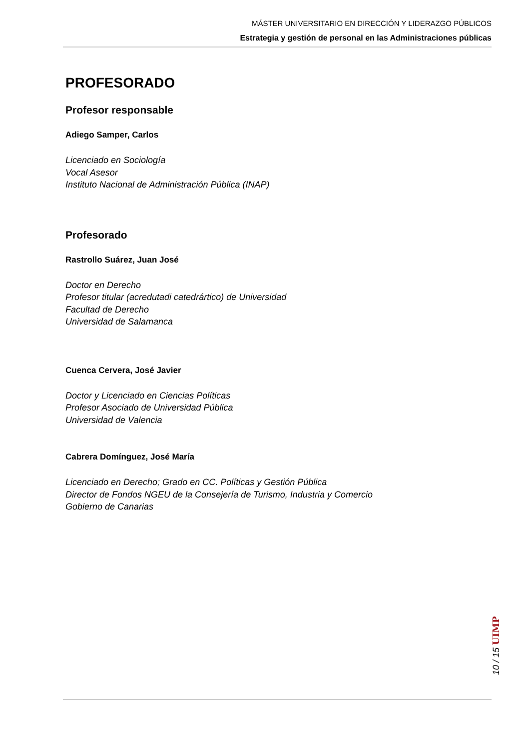MÁSTER UNIVERSITARIO EN DIRECCIÓN Y LIDERAZGO PÚBLICOS
Estrategia y gestión de personal en las Administraciones públicas
PROFESORADO
Profesor responsable
Adiego Samper, Carlos
Licenciado en Sociología
Vocal Asesor
Instituto Nacional de Administración Pública (INAP)
Profesorado
Rastrollo Suárez, Juan José
Doctor en Derecho
Profesor titular (acredutadi catedrártico) de Universidad
Facultad de Derecho
Universidad de Salamanca
Cuenca Cervera, José Javier
Doctor y Licenciado en Ciencias Políticas
Profesor Asociado de Universidad Pública
Universidad de Valencia
Cabrera Domínguez, José María
Licenciado en Derecho; Grado en CC. Políticas y Gestión Pública
Director de Fondos NGEU de la Consejería de Turismo, Industria y Comercio
Gobierno de Canarias
10 / 15 UIMP